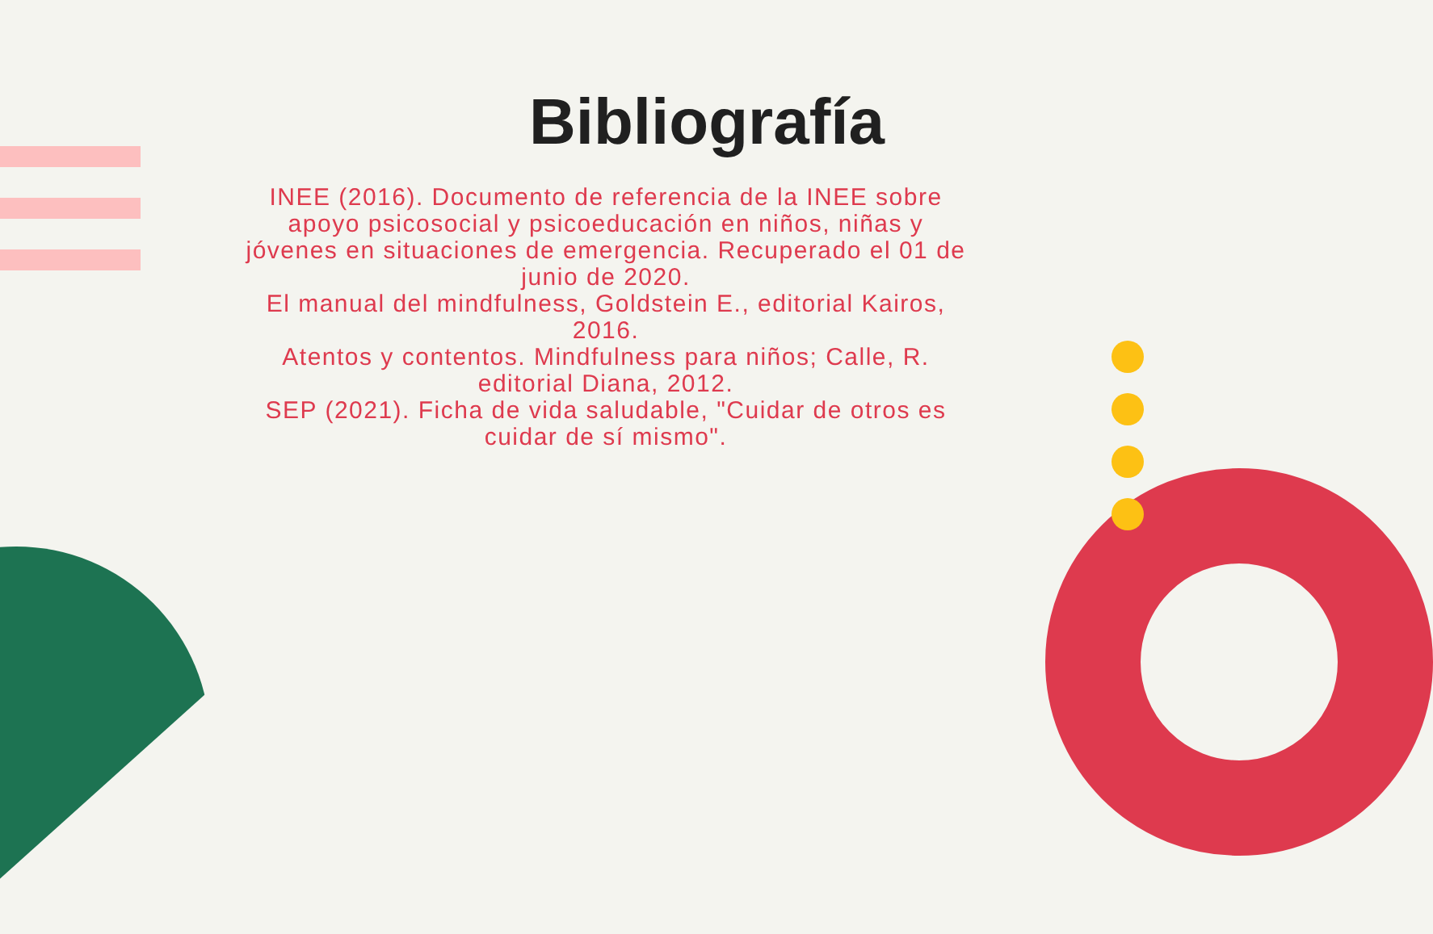Bibliografía
INEE (2016). Documento de referencia de la INEE sobre apoyo psicosocial y psicoeducación en niños, niñas y jóvenes en situaciones de emergencia. Recuperado el 01 de junio de 2020.
El manual del mindfulness, Goldstein E., editorial Kairos, 2016.
Atentos y contentos. Mindfulness para niños; Calle, R. editorial Diana, 2012.
SEP (2021). Ficha de vida saludable, "Cuidar de otros es cuidar de sí mismo".